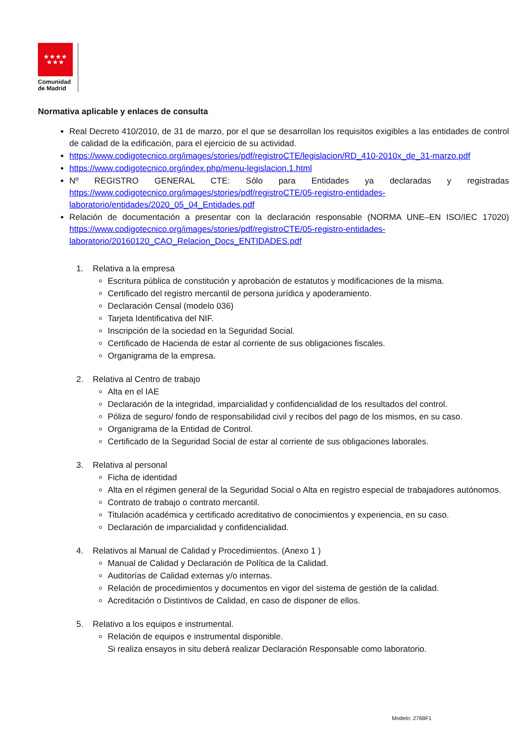★★★★
★★★
Comunidad
de Madrid
Normativa aplicable y enlaces de consulta
Real Decreto 410/2010, de 31 de marzo, por el que se desarrollan los requisitos exigibles a las entidades de control de calidad de la edificación, para el ejercicio de su actividad.
https://www.codigotecnico.org/images/stories/pdf/registroCTE/legislacion/RD_410-2010x_de_31-marzo.pdf
https://www.codigotecnico.org/index.php/menu-legislacion.1.html
Nº REGISTRO GENERAL CTE: Sólo para Entidades ya declaradas y registradas https://www.codigotecnico.org/images/stories/pdf/registroCTE/05-registro-entidades-laboratorio/entidades/2020_05_04_Entidades.pdf
Relación de documentación a presentar con la declaración responsable (NORMA UNE–EN ISO/IEC 17020) https://www.codigotecnico.org/images/stories/pdf/registroCTE/05-registro-entidades-laboratorio/20160120_CAO_Relacion_Docs_ENTIDADES.pdf
1. Relativa a la empresa
Escritura pública de constitución y aprobación de estatutos y modificaciones de la misma.
Certificado del registro mercantil de persona jurídica y apoderamiento.
Declaración Censal (modelo 036)
Tarjeta Identificativa del NIF.
Inscripción de la sociedad en la Seguridad Social.
Certificado de Hacienda de estar al corriente de sus obligaciones fiscales.
Organigrama de la empresa.
2. Relativa al Centro de trabajo
Alta en el IAE
Declaración de la integridad, imparcialidad y confidencialidad de los resultados del control.
Póliza de seguro/ fondo de responsabilidad civil y recibos del pago de los mismos, en su caso.
Organigrama de la Entidad de Control.
Certificado de la Seguridad Social de estar al corriente de sus obligaciones laborales.
3. Relativa al personal
Ficha de identidad
Alta en el régimen general de la Seguridad Social o Alta en registro especial de trabajadores autónomos.
Contrato de trabajo o contrato mercantil.
Titulación académica y certificado acreditativo de conocimientos y experiencia, en su caso.
Declaración de imparcialidad y confidencialidad.
4. Relativos al Manual de Calidad y Procedimientos. (Anexo 1 )
Manual de Calidad y Declaración de Política de la Calidad.
Auditorías de Calidad externas y/o internas.
Relación de procedimientos y documentos en vigor del sistema de gestión de la calidad.
Acreditación o Distintivos de Calidad, en caso de disponer de ellos.
5. Relativo a los equipos e instrumental.
Relación de equipos e instrumental disponible.
Si realiza ensayos in situ deberá realizar Declaración Responsable como laboratorio.
Modelo: 2768F1